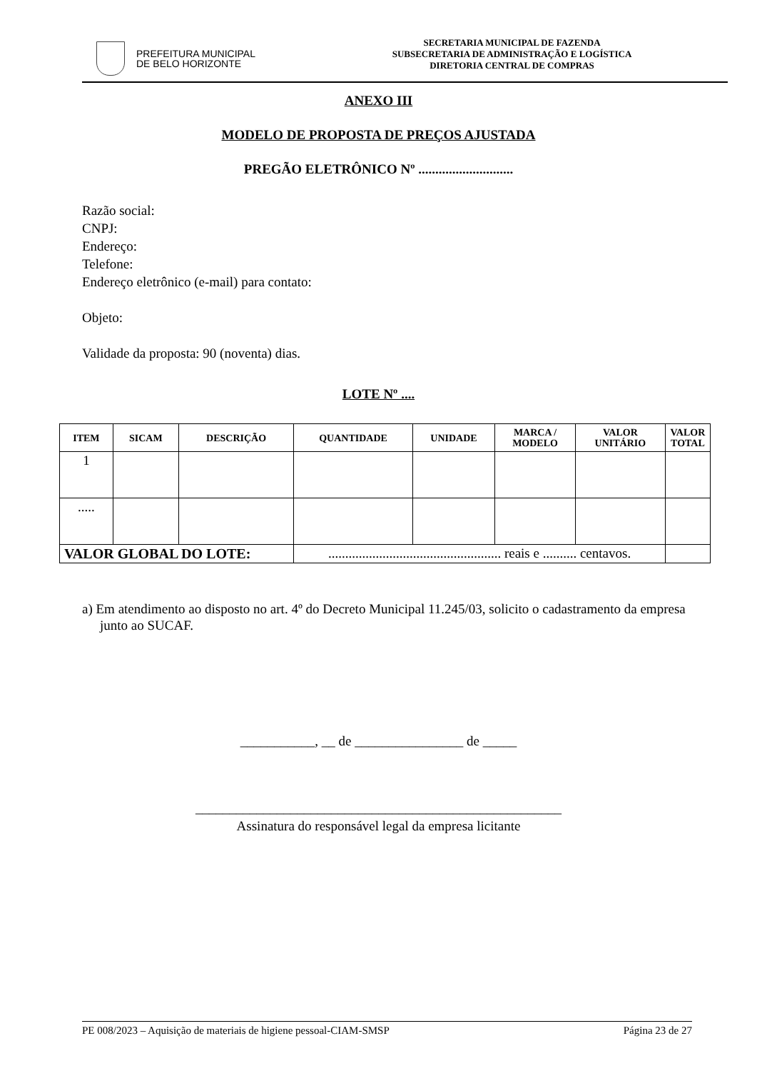PREFEITURA MUNICIPAL
DE BELO HORIZONTE
SECRETARIA MUNICIPAL DE FAZENDA
SUBSECRETARIA DE ADMINISTRAÇÃO E LOGÍSTICA
DIRETORIA CENTRAL DE COMPRAS
ANEXO III
MODELO DE PROPOSTA DE PREÇOS AJUSTADA
PREGÃO ELETRÔNICO Nº ............................
Razão social:
CNPJ:
Endereço:
Telefone:
Endereço eletrônico (e-mail) para contato:
Objeto:
Validade da proposta: 90 (noventa) dias.
LOTE Nº ....
| ITEM | SICAM | DESCRIÇÃO | QUANTIDADE | UNIDADE | MARCA / MODELO | VALOR UNITÁRIO | VALOR TOTAL |
| --- | --- | --- | --- | --- | --- | --- | --- |
| 1 | | | | | | | |
| ..... | | | | | | | |
| VALOR GLOBAL DO LOTE: | | | ................................................... reais e .......... centavos. | | | | |
a) Em atendimento ao disposto no art. 4º do Decreto Municipal 11.245/03, solicito o cadastramento da empresa junto ao SUCAF.
___________, __ de ________________ de _____
______________________________________________________
Assinatura do responsável legal da empresa licitante
PE 008/2023 – Aquisição de materiais de higiene pessoal-CIAM-SMSP Página 23 de 27